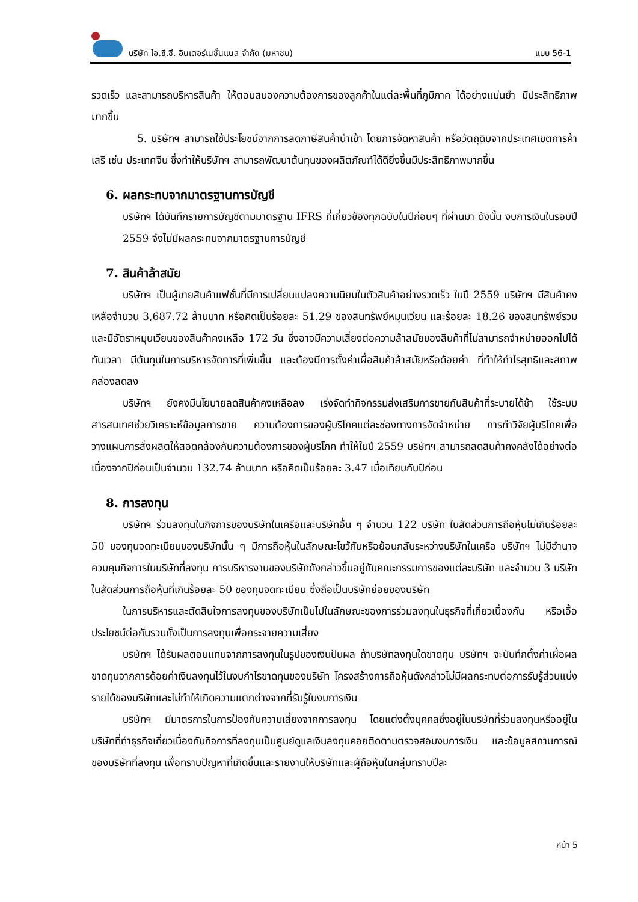บริษัท ไอ.ซี.ซี. อินเตอร์เนชั่นแนล จำกัด (มหาชน)
แบบ 56-1
รวดเร็ว และสามารถบริหารสินค้า ให้ตอบสนองความต้องการของลูกค้าในแต่ละพื้นที่ภูมิภาค ได้อย่างแม่นยำ มีประสิทธิภาพมากขึ้น
5. บริษัทฯ สามารถใช้ประโยชน์จากการลดภาษีสินค้านำเข้า โดยการจัดหาสินค้า หรือวัตถุดิบจากประเทศเขตการค้าเสรี เช่น ประเทศจีน ซึ่งทำให้บริษัทฯ สามารถพัฒนาต้นทุนของผลิตภัณฑ์ได้ดียิ่งขึ้นมีประสิทธิภาพมากขึ้น
6. ผลกระทบจากมาตรฐานการบัญชี
บริษัทฯ ได้บันทึกรายการบัญชีตามมาตรฐาน IFRS ที่เกี่ยวข้องทุกฉบับในปีก่อนๆ ที่ผ่านมา ดังนั้น งบการเงินในรอบปี 2559 จึงไม่มีผลกระทบจากมาตรฐานการบัญชี
7. สินค้าล้าสมัย
บริษัทฯ เป็นผู้ขายสินค้าแฟชั่นที่มีการเปลี่ยนแปลงความนิยมในตัวสินค้าอย่างรวดเร็ว ในปี 2559 บริษัทฯ มีสินค้าคงเหลือจำนวน 3,687.72 ล้านบาท หรือคิดเป็นร้อยละ 51.29 ของสินทรัพย์หมุนเวียน และร้อยละ 18.26 ของสินทรัพย์รวม และมีอัตราหมุนเวียนของสินค้าคงเหลือ 172 วัน ซึ่งอาจมีความเสี่ยงต่อความล้าสมัยของสินค้าที่ไม่สามารถจำหน่ายออกไปได้ทันเวลา มีต้นทุนในการบริหารจัดการที่เพิ่มขึ้น และต้องมีการตั้งค่าเผื่อสินค้าล้าสมัยหรือด้อยค่า ที่ทำให้กำไรสุทธิและสภาพคล่องลดลง
บริษัทฯ ยังคงมีนโยบายลดสินค้าคงเหลือลง เร่งจัดทำกิจกรรมส่งเสริมการขายกับสินค้าที่ระบายได้ช้า ใช้ระบบสารสนเทศช่วยวิเคราะห์ข้อมูลการขาย ความต้องการของผู้บริโภคแต่ละช่องทางการจัดจำหน่าย การทำวิจัยผู้บริโภคเพื่อวางแผนการสั่งผลิตให้สอดคล้องกับความต้องการของผู้บริโภค ทำให้ในปี 2559 บริษัทฯ สามารถลดสินค้าคงคลังได้อย่างต่อเนื่องจากปีก่อนเป็นจำนวน 132.74 ล้านบาท หรือคิดเป็นร้อยละ 3.47 เมื่อเทียบกับปีก่อน
8. การลงทุน
บริษัทฯ ร่วมลงทุนในกิจการของบริษัทในเครือและบริษัทอื่น ๆ จำนวน 122 บริษัท ในสัดส่วนการถือหุ้นไม่เกินร้อยละ 50 ของทุนจดทะเบียนของบริษัทนั้น ๆ มีการถือหุ้นในลักษณะไขว้กันหรือย้อนกลับระหว่างบริษัทในเครือ บริษัทฯ ไม่มีอำนาจควบคุมกิจการในบริษัทที่ลงทุน การบริหารงานของบริษัทดังกล่าวขึ้นอยู่กับคณะกรรมการของแต่ละบริษัท และจำนวน 3 บริษัท ในสัดส่วนการถือหุ้นที่เกินร้อยละ 50 ของทุนจดทะเบียน ซึ่งถือเป็นบริษัทย่อยของบริษัท
ในการบริหารและตัดสินใจการลงทุนของบริษัทเป็นไปในลักษณะของการร่วมลงทุนในธุรกิจที่เกี่ยวเนื่องกัน หรือเอื้อประโยชน์ต่อกันรวมทั้งเป็นการลงทุนเพื่อกระจายความเสี่ยง
บริษัทฯ ได้รับผลตอบแทนจากการลงทุนในรูปของเงินปันผล ถ้าบริษัทลงทุนใดขาดทุน บริษัทฯ จะบันทึกตั้งค่าเผื่อผลขาดทุนจากการด้อยค่าเงินลงทุนไว้ในงบกำไรขาดทุนของบริษัท โครงสร้างการถือหุ้นดังกล่าวไม่มีผลกระทบต่อการรับรู้ส่วนแบ่งรายได้ของบริษัทและไม่ทำให้เกิดความแตกต่างจากที่รับรู้ในงบการเงิน
บริษัทฯ มีมาตรการในการป้องกันความเสี่ยงจากการลงทุน โดยแต่งตั้งบุคคลซึ่งอยู่ในบริษัทที่ร่วมลงทุนหรืออยู่ในบริษัทที่ทำธุรกิจเกี่ยวเนื่องกับกิจการที่ลงทุนเป็นศูนย์ดูแลเงินลงทุนคอยติดตามตรวจสอบงบการเงิน และข้อมูลสถานการณ์ของบริษัทที่ลงทุน เพื่อทราบปัญหาที่เกิดขึ้นและรายงานให้บริษัทและผู้ถือหุ้นในกลุ่มทราบปีละ
หน้า 5